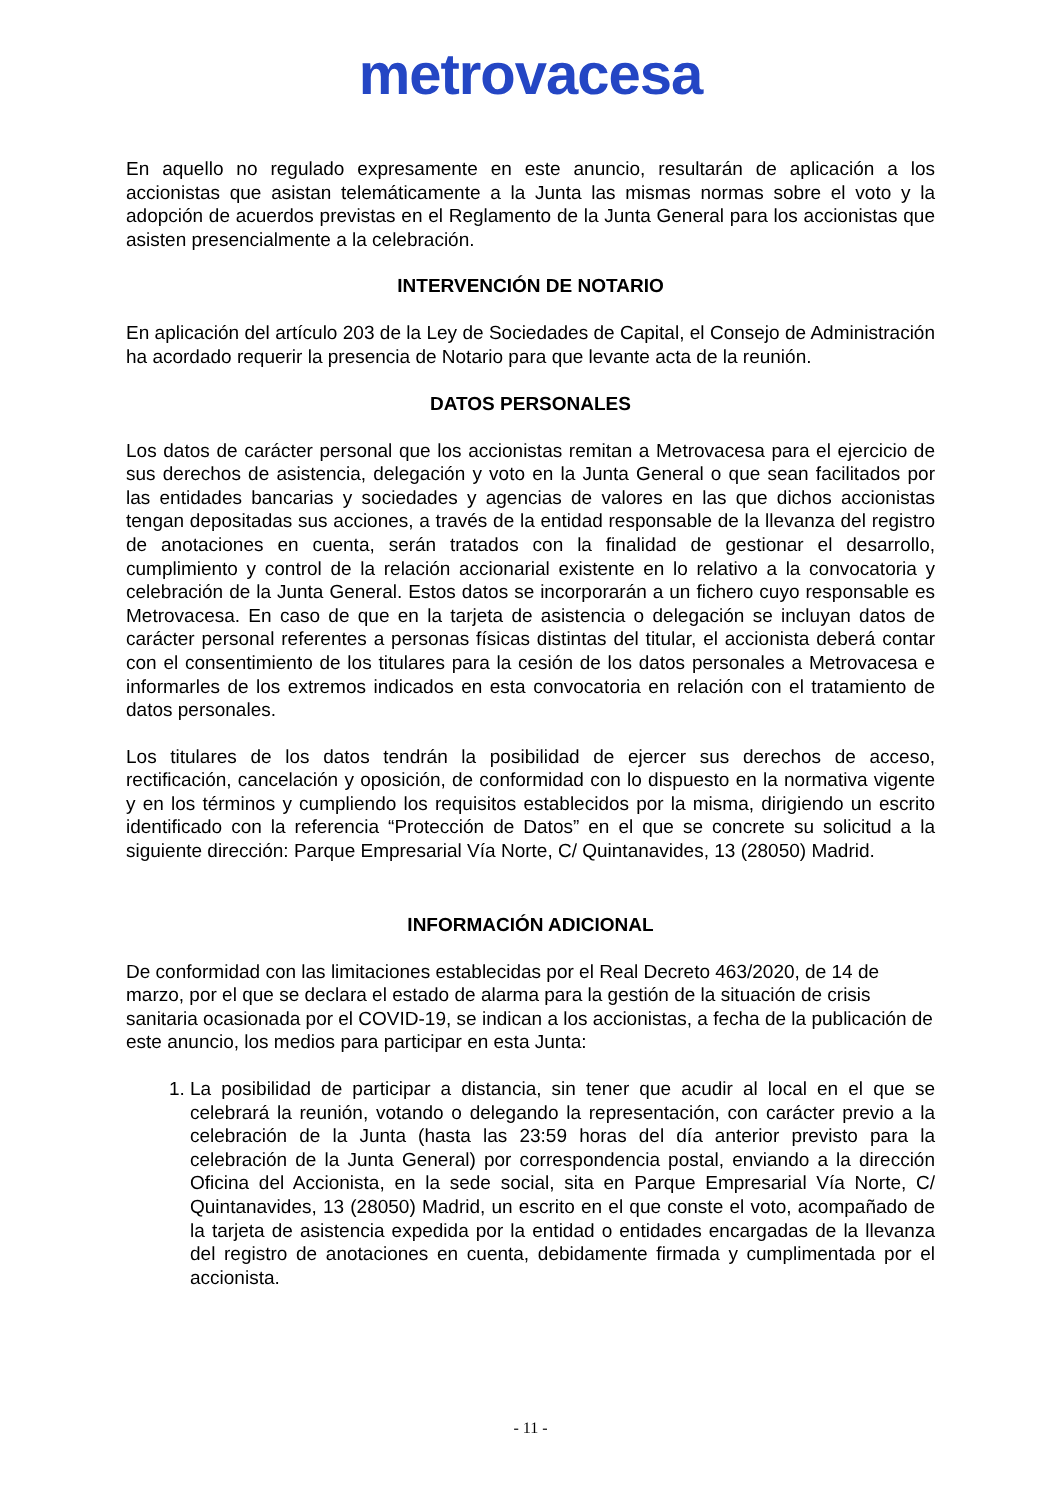metrovacesa
En aquello no regulado expresamente en este anuncio, resultarán de aplicación a los accionistas que asistan telemáticamente a la Junta las mismas normas sobre el voto y la adopción de acuerdos previstas en el Reglamento de la Junta General para los accionistas que asisten presencialmente a la celebración.
INTERVENCIÓN DE NOTARIO
En aplicación del artículo 203 de la Ley de Sociedades de Capital, el Consejo de Administración ha acordado requerir la presencia de Notario para que levante acta de la reunión.
DATOS PERSONALES
Los datos de carácter personal que los accionistas remitan a Metrovacesa para el ejercicio de sus derechos de asistencia, delegación y voto en la Junta General o que sean facilitados por las entidades bancarias y sociedades y agencias de valores en las que dichos accionistas tengan depositadas sus acciones, a través de la entidad responsable de la llevanza del registro de anotaciones en cuenta, serán tratados con la finalidad de gestionar el desarrollo, cumplimiento y control de la relación accionarial existente en lo relativo a la convocatoria y celebración de la Junta General. Estos datos se incorporarán a un fichero cuyo responsable es Metrovacesa. En caso de que en la tarjeta de asistencia o delegación se incluyan datos de carácter personal referentes a personas físicas distintas del titular, el accionista deberá contar con el consentimiento de los titulares para la cesión de los datos personales a Metrovacesa e informarles de los extremos indicados en esta convocatoria en relación con el tratamiento de datos personales.
Los titulares de los datos tendrán la posibilidad de ejercer sus derechos de acceso, rectificación, cancelación y oposición, de conformidad con lo dispuesto en la normativa vigente y en los términos y cumpliendo los requisitos establecidos por la misma, dirigiendo un escrito identificado con la referencia “Protección de Datos” en el que se concrete su solicitud a la siguiente dirección: Parque Empresarial Vía Norte, C/ Quintanavides, 13 (28050) Madrid.
INFORMACIÓN ADICIONAL
De conformidad con las limitaciones establecidas por el Real Decreto 463/2020, de 14 de marzo, por el que se declara el estado de alarma para la gestión de la situación de crisis sanitaria ocasionada por el COVID-19, se indican a los accionistas, a fecha de la publicación de este anuncio, los medios para participar en esta Junta:
1. La posibilidad de participar a distancia, sin tener que acudir al local en el que se celebrará la reunión, votando o delegando la representación, con carácter previo a la celebración de la Junta (hasta las 23:59 horas del día anterior previsto para la celebración de la Junta General) por correspondencia postal, enviando a la dirección Oficina del Accionista, en la sede social, sita en Parque Empresarial Vía Norte, C/ Quintanavides, 13 (28050) Madrid, un escrito en el que conste el voto, acompañado de la tarjeta de asistencia expedida por la entidad o entidades encargadas de la llevanza del registro de anotaciones en cuenta, debidamente firmada y cumplimentada por el accionista.
- 11 -